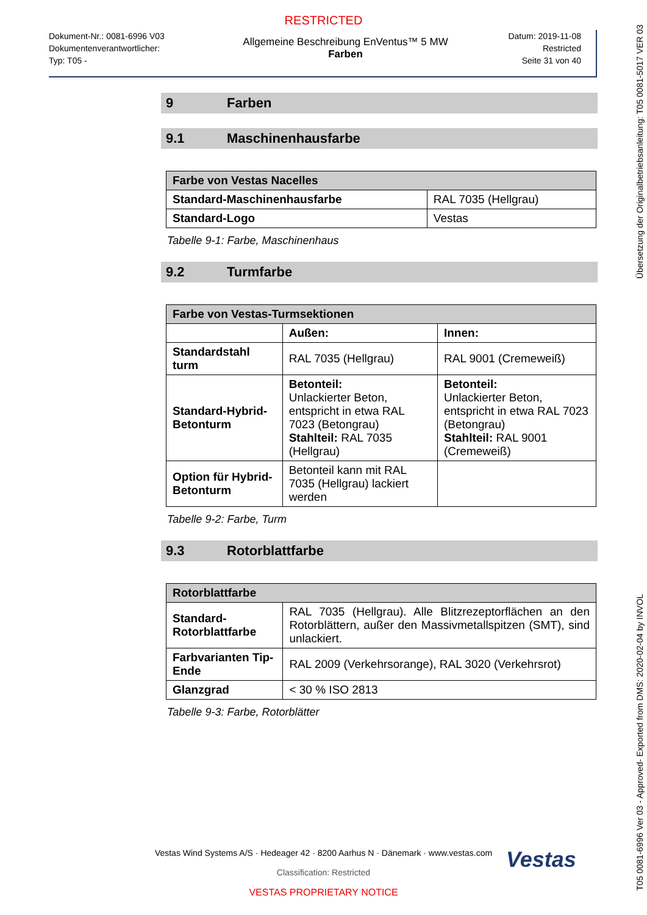RESTRICTED
Dokument-Nr.: 0081-6996 V03
Dokumentenverantwortlicher:
Typ: T05 -
Allgemeine Beschreibung EnVentus™ 5 MW
Farben
Datum: 2019-11-08
Restricted
Seite 31 von 40
9 Farben
9.1 Maschinenhausfarbe
| Farbe von Vestas Nacelles | |
| --- | --- |
| Standard-Maschinenhausfarbe | RAL 7035 (Hellgrau) |
| Standard-Logo | Vestas |
Tabelle 9-1: Farbe, Maschinenhaus
9.2 Turmfarbe
| Farbe von Vestas-Turmsektionen | | |
| --- | --- | --- |
| | Außen: | Innen: |
| Standardstahl turm | RAL 7035 (Hellgrau) | RAL 9001 (Cremeweiß) |
| Standard-Hybrid-Betonturm | Betonteil: Unlackierter Beton, entspricht in etwa RAL 7023 (Betongrau) Stahlteil: RAL 7035 (Hellgrau) | Betonteil: Unlackierter Beton, entspricht in etwa RAL 7023 (Betongrau) Stahlteil: RAL 9001 (Cremeweiß) |
| Option für Hybrid-Betonturm | Betonteil kann mit RAL 7035 (Hellgrau) lackiert werden | |
Tabelle 9-2: Farbe, Turm
9.3 Rotorblattfarbe
| Rotorblattfarbe | |
| --- | --- |
| Standard-Rotorblattfarbe | RAL 7035 (Hellgrau). Alle Blitzrezeptorflächen an den Rotorblättern, außer den Massivmetallspitzen (SMT), sind unlackiert. |
| Farbvarianten Tip-Ende | RAL 2009 (Verkehrsorange), RAL 3020 (Verkehrsrot) |
| Glanzgrad | < 30 % ISO 2813 |
Tabelle 9-3: Farbe, Rotorblätter
Vestas
Vestas Wind Systems A/S · Hedeager 42 · 8200 Aarhus N · Dänemark · www.vestas.com
Classification: Restricted
VESTAS PROPRIETARY NOTICE
T05 0081-6996 Ver 03 - Approved- Exported from DMS: 2020-02-04 by INVOL Übersetzung der Originalbetriebsanleitung: T05 0081-5017 VER 03